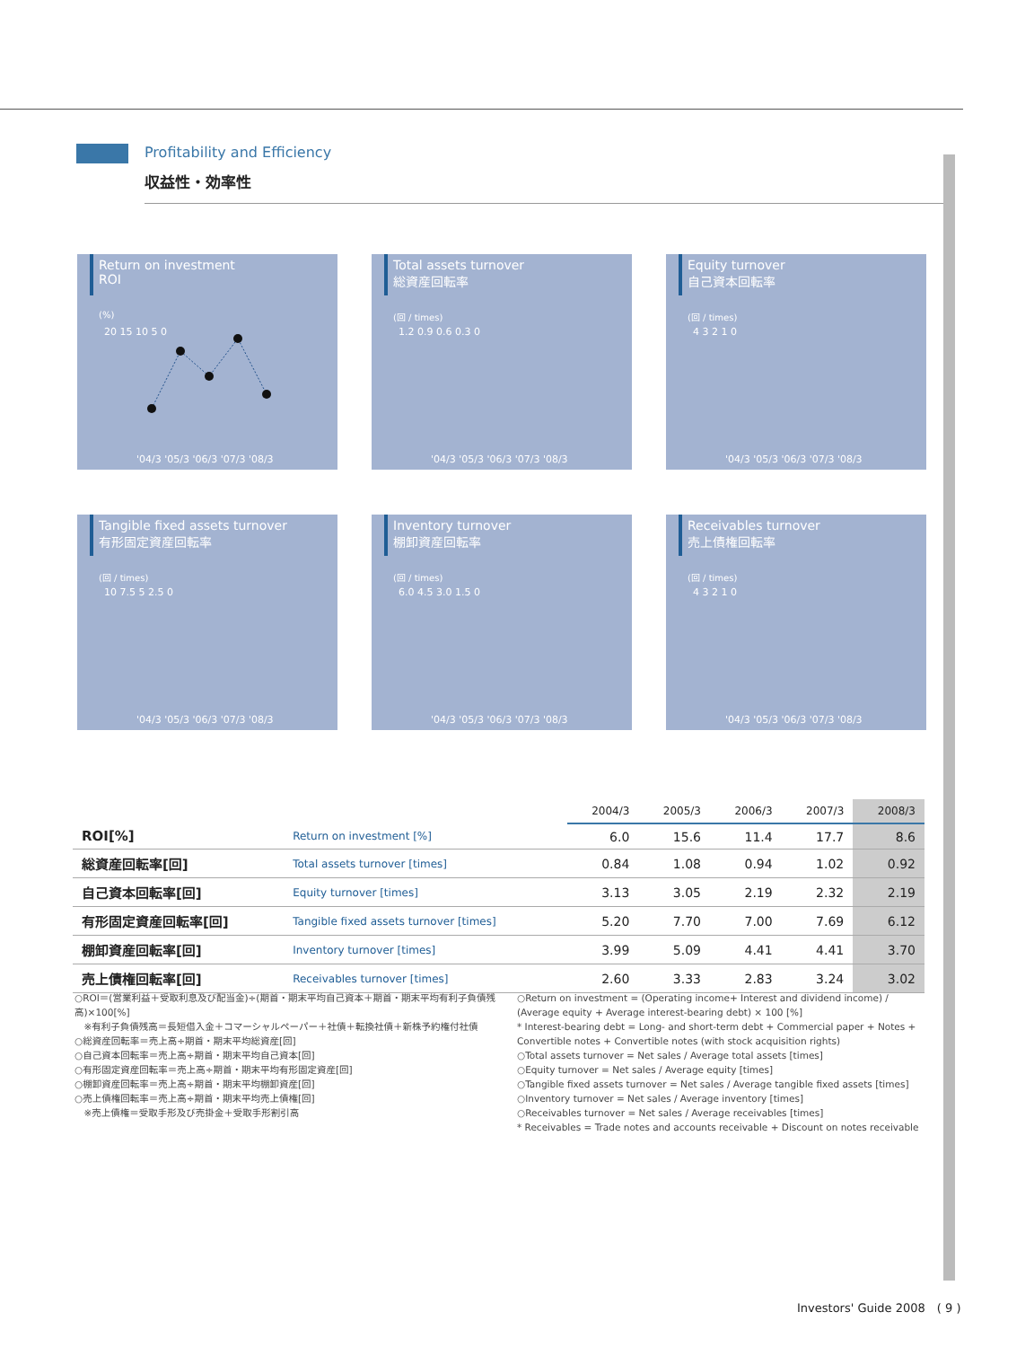Profitability and Efficiency
収益性・効率性
Return on investment
ROI
(%)
20 15 10 5 0
'04/3 '05/3 '06/3 '07/3 '08/3
Total assets turnover
総資産回転率
(回 / times)
1.2 0.9 0.6 0.3 0
'04/3 '05/3 '06/3 '07/3 '08/3
Equity turnover
自己資本回転率
(回 / times)
4 3 2 1 0
'04/3 '05/3 '06/3 '07/3 '08/3
Tangible fixed assets turnover
有形固定資産回転率
(回 / times)
10 7.5 5 2.5 0
'04/3 '05/3 '06/3 '07/3 '08/3
Inventory turnover
棚卸資産回転率
(回 / times)
6.0 4.5 3.0 1.5 0
'04/3 '05/3 '06/3 '07/3 '08/3
Receivables turnover
売上債権回転率
(回 / times)
4 3 2 1 0
'04/3 '05/3 '06/3 '07/3 '08/3
| | | 2004/3 | 2005/3 | 2006/3 | 2007/3 | 2008/3 |
| --- | --- | --- | --- | --- | --- | --- |
| ROI[%] | Return on investment [%] | 6.0 | 15.6 | 11.4 | 17.7 | 8.6 |
| 総資産回転率[回] | Total assets turnover [times] | 0.84 | 1.08 | 0.94 | 1.02 | 0.92 |
| 自己資本回転率[回] | Equity turnover [times] | 3.13 | 3.05 | 2.19 | 2.32 | 2.19 |
| 有形固定資産回転率[回] | Tangible fixed assets turnover [times] | 5.20 | 7.70 | 7.00 | 7.69 | 6.12 |
| 棚卸資産回転率[回] | Inventory turnover [times] | 3.99 | 5.09 | 4.41 | 4.41 | 3.70 |
| 売上債権回転率[回] | Receivables turnover [times] | 2.60 | 3.33 | 2.83 | 3.24 | 3.02 |
○ROI＝(営業利益＋受取利息及び配当金)÷(期首・期末平均自己資本＋期首・期末平均有利子負債残高)×100[%]
　※有利子負債残高＝長短借入金＋コマーシャルペーパー＋社債＋転換社債＋新株予約権付社債
○総資産回転率＝売上高÷期首・期末平均総資産[回]
○自己資本回転率＝売上高÷期首・期末平均自己資本[回]
○有形固定資産回転率＝売上高÷期首・期末平均有形固定資産[回]
○棚卸資産回転率＝売上高÷期首・期末平均棚卸資産[回]
○売上債権回転率＝売上高÷期首・期末平均売上債権[回]
　※売上債権＝受取手形及び売掛金＋受取手形割引高
○Return on investment = (Operating income+ Interest and dividend income) / (Average equity + Average interest-bearing debt) × 100 [%]
* Interest-bearing debt = Long- and short-term debt + Commercial paper + Notes + Convertible notes + Convertible notes (with stock acquisition rights)
○Total assets turnover = Net sales / Average total assets [times]
○Equity turnover = Net sales / Average equity [times]
○Tangible fixed assets turnover = Net sales / Average tangible fixed assets [times]
○Inventory turnover = Net sales / Average inventory [times]
○Receivables turnover = Net sales / Average receivables [times]
* Receivables = Trade notes and accounts receivable + Discount on notes receivable
Investors' Guide 2008　( 9 )